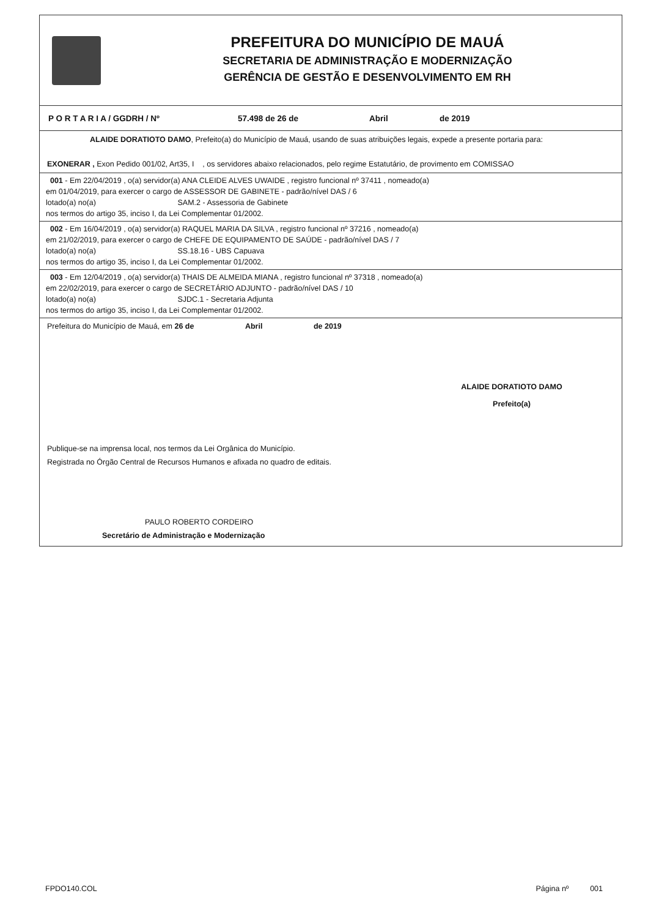PREFEITURA DO MUNICÍPIO DE MAUÁ
SECRETARIA DE ADMINISTRAÇÃO E MODERNIZAÇÃO
GERÊNCIA DE GESTÃO E DESENVOLVIMENTO EM RH
P O R T A R I A / GGDRH / Nº 57.498 de 26 de Abril de 2019
ALAIDE DORATIOTO DAMO, Prefeito(a) do Município de Mauá, usando de suas atribuições legais, expede a presente portaria para:
EXONERAR , Exon Pedido 001/02, Art35, I , os servidores abaixo relacionados, pelo regime Estatutário, de provimento em COMISSAO
001 - Em 22/04/2019 , o(a) servidor(a) ANA CLEIDE ALVES UWAIDE , registro funcional nº 37411 , nomeado(a)
em 01/04/2019, para exercer o cargo de ASSESSOR DE GABINETE - padrão/nível DAS / 6
lotado(a) no(a) SAM.2 - Assessoria de Gabinete
nos termos do artigo 35, inciso I, da Lei Complementar 01/2002.
002 - Em 16/04/2019 , o(a) servidor(a) RAQUEL MARIA DA SILVA , registro funcional nº 37216 , nomeado(a)
em 21/02/2019, para exercer o cargo de CHEFE DE EQUIPAMENTO DE SAÚDE - padrão/nível DAS / 7
lotado(a) no(a) SS.18.16 - UBS Capuava
nos termos do artigo 35, inciso I, da Lei Complementar 01/2002.
003 - Em 12/04/2019 , o(a) servidor(a) THAIS DE ALMEIDA MIANA , registro funcional nº 37318 , nomeado(a)
em 22/02/2019, para exercer o cargo de SECRETÁRIO ADJUNTO - padrão/nível DAS / 10
lotado(a) no(a) SJDC.1 - Secretaria Adjunta
nos termos do artigo 35, inciso I, da Lei Complementar 01/2002.
Prefeitura do Município de Mauá, em 26 de Abril de 2019
ALAIDE DORATIOTO DAMO
Prefeito(a)
Publique-se na imprensa local, nos termos da Lei Orgânica do Município.
Registrada no Órgão Central de Recursos Humanos e afixada no quadro de editais.
PAULO ROBERTO CORDEIRO
Secretário de Administração e Modernização
FPDO140.COL Página nº 001